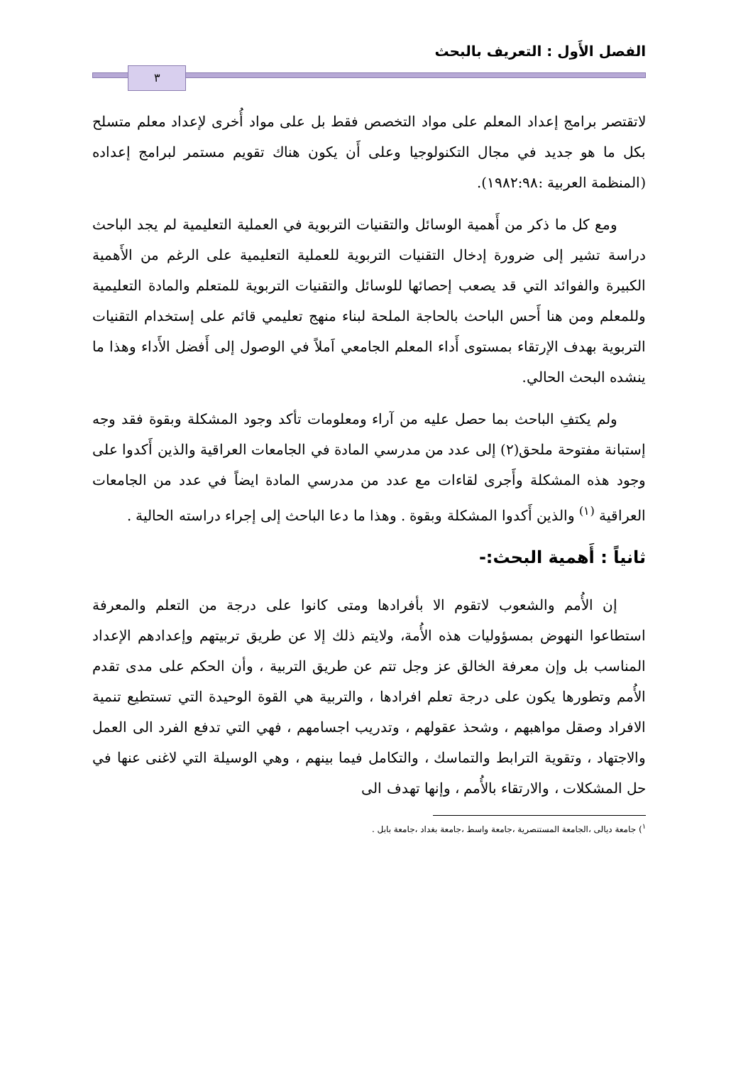الفصل الأَول : التعريف بالبحث
٣
لاتقتصر برامج إعداد المعلم على مواد التخصص فقط بل على مواد أُخرى لإعداد معلم متسلح بكل ما هو جديد في مجال التكنولوجيا وعلى أَن يكون هناك تقويم مستمر لبرامج إعداده (المنظمة العربية :١٩٨٢:٩٨).
ومع كل ما ذكر من أَهمية الوسائل والتقنيات التربوية في العملية التعليمية لم يجد الباحث دراسة تشير إلى ضرورة إدخال التقنيات التربوية للعملية التعليمية على الرغم من الأَهمية الكبيرة والفوائد التي قد يصعب إحصائها للوسائل والتقنيات التربوية للمتعلم والمادة التعليمية وللمعلم ومن هنا أَحس الباحث بالحاجة الملحة لبناء منهج تعليمي قائم على إستخدام التقنيات التربوية بهدف الإرتقاء بمستوى أَداء المعلم الجامعي اَملاً في الوصول إلى أَفضل الأَداء وهذا ما ينشده البحث الحالي.
ولم يكتفِ الباحث بما حصل عليه من آراء ومعلومات تأكد وجود المشكلة وبقوة فقد وجه إستبانة مفتوحة ملحق(٢) إلى عدد من مدرسي المادة في الجامعات العراقية والذين أَكدوا على وجود هذه المشكلة وأَجرى لقاءات مع عدد من مدرسي المادة ايضاً في عدد من الجامعات العراقية <sup>(١)</sup> والذين أَكدوا المشكلة وبقوة . وهذا ما دعا الباحث إلى إجراء دراسته الحالية .
ثانياً : أَهمية البحث:-
إن الأُمم والشعوب لاتقوم الا بأفرادها ومتى كانوا على درجة من التعلم والمعرفة استطاعوا النهوض بمسؤوليات هذه الأُمة، ولايتم ذلك إلا عن طريق تربيتهم وإعدادهم الإعداد المناسب بل وإن معرفة الخالق عز وجل تتم عن طريق التربية ، وأن الحكم على مدى تقدم الأُمم وتطورها يكون على درجة تعلم افرادها ، والتربية هي القوة الوحيدة التي تستطيع تنمية الافراد وصقل مواهبهم ، وشحذ عقولهم ، وتدريب اجسامهم ، فهي التي تدفع الفرد الى العمل والاجتهاد ، وتقوية الترابط والتماسك ، والتكامل فيما بينهم ، وهي الوسيلة التي لاغنى عنها في حل المشكلات ، والارتقاء بالأُمم ، وإنها تهدف الى
<sup>١</sup>) جامعة ديالى ،الجامعة المستنصرية ،جامعة واسط ،جامعة بغداد ،جامعة بابل .